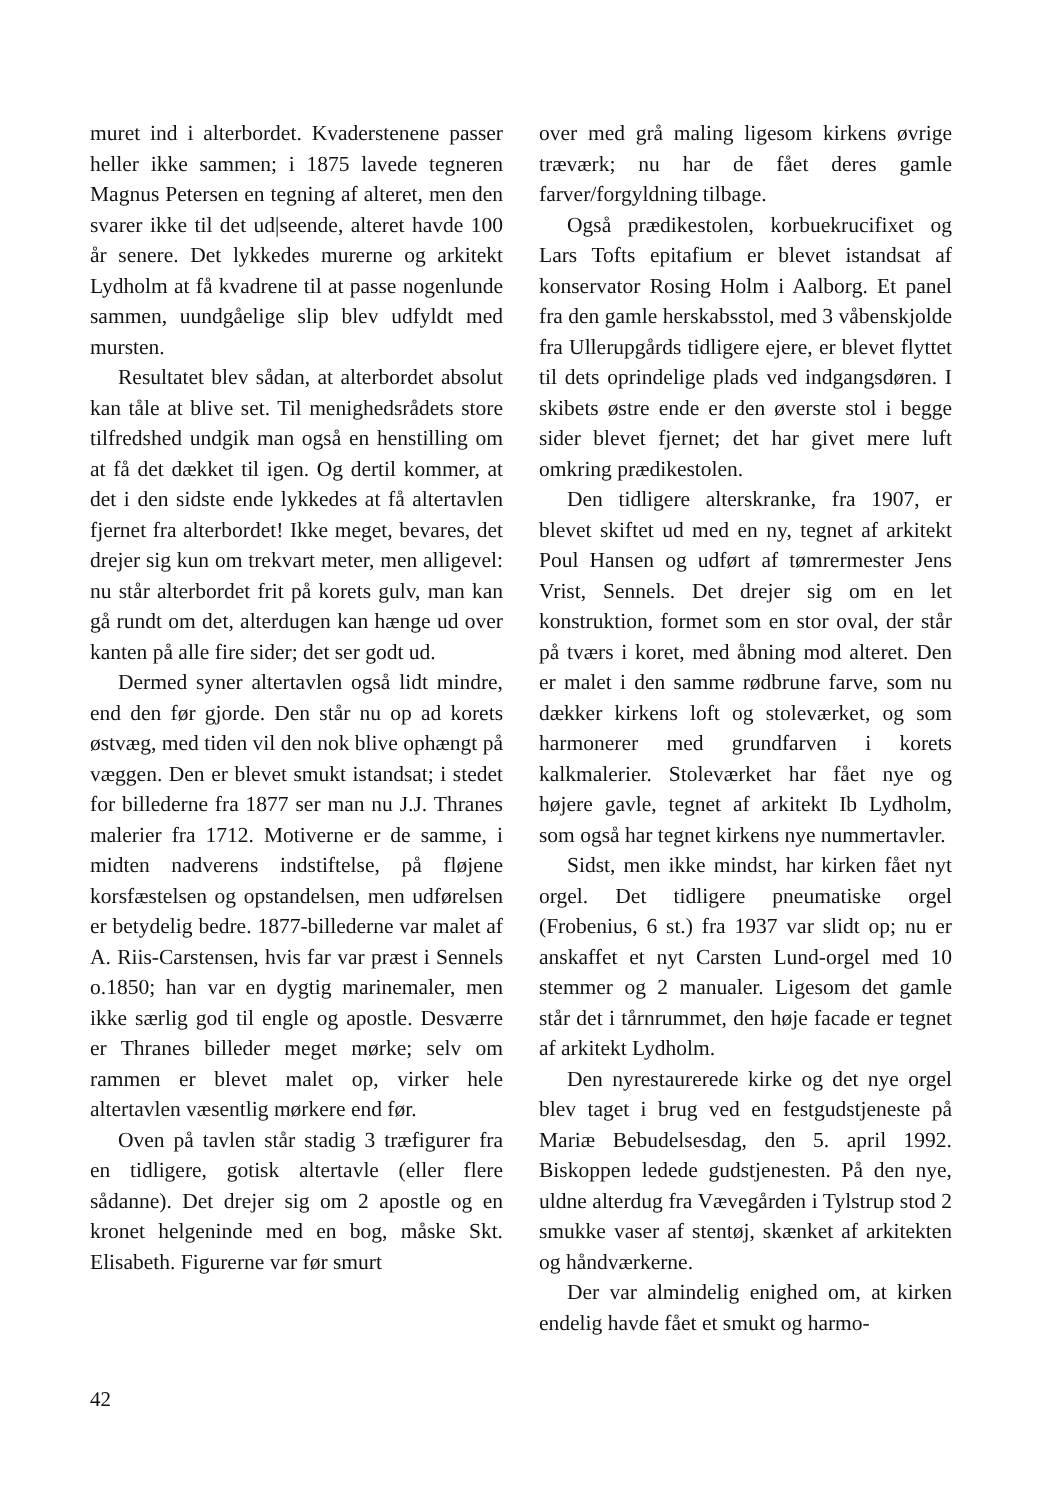muret ind i alterbordet. Kvaderstenene passer heller ikke sammen; i 1875 lavede tegneren Magnus Petersen en tegning af alteret, men den svarer ikke til det ud|seende, alteret havde 100 år senere. Det lykkedes murerne og arkitekt Lydholm at få kvadrene til at passe nogenlunde sammen, uundgåelige slip blev udfyldt med mursten.
Resultatet blev sådan, at alterbordet absolut kan tåle at blive set. Til menighedsrådets store tilfredshed undgik man også en henstilling om at få det dækket til igen. Og dertil kommer, at det i den sidste ende lykkedes at få altertavlen fjernet fra alterbordet! Ikke meget, bevares, det drejer sig kun om trekvart meter, men alligevel: nu står alterbordet frit på korets gulv, man kan gå rundt om det, alterdugen kan hænge ud over kanten på alle fire sider; det ser godt ud.
Dermed syner altertavlen også lidt mindre, end den før gjorde. Den står nu op ad korets østvæg, med tiden vil den nok blive ophængt på væggen. Den er blevet smukt istandsat; i stedet for billederne fra 1877 ser man nu J.J. Thranes malerier fra 1712. Motiverne er de samme, i midten nadverens indstiftelse, på fløjene korsfæstelsen og opstandelsen, men udførelsen er betydelig bedre. 1877-billederne var malet af A. Riis-Carstensen, hvis far var præst i Sennels o.1850; han var en dygtig marinemaler, men ikke særlig god til engle og apostle. Desværre er Thranes billeder meget mørke; selv om rammen er blevet malet op, virker hele altertavlen væsentlig mørkere end før.
Oven på tavlen står stadig 3 træfigurer fra en tidligere, gotisk altertavle (eller flere sådanne). Det drejer sig om 2 apostle og en kronet helgeninde med en bog, måske Skt. Elisabeth. Figurerne var før smurt
over med grå maling ligesom kirkens øvrige træværk; nu har de fået deres gamle farver/forgyldning tilbage.
Også prædikestolen, korbuekrucifixet og Lars Tofts epitafium er blevet istandsat af konservator Rosing Holm i Aalborg. Et panel fra den gamle herskabsstol, med 3 våbenskjolde fra Ullerupgårds tidligere ejere, er blevet flyttet til dets oprindelige plads ved indgangsdøren. I skibets østre ende er den øverste stol i begge sider blevet fjernet; det har givet mere luft omkring prædikestolen.
Den tidligere alterskranke, fra 1907, er blevet skiftet ud med en ny, tegnet af arkitekt Poul Hansen og udført af tømrermester Jens Vrist, Sennels. Det drejer sig om en let konstruktion, formet som en stor oval, der står på tværs i koret, med åbning mod alteret. Den er malet i den samme rødbrune farve, som nu dækker kirkens loft og stoleværket, og som harmonerer med grundfarven i korets kalkmalerier. Stoleværket har fået nye og højere gavle, tegnet af arkitekt Ib Lydholm, som også har tegnet kirkens nye nummertavler.
Sidst, men ikke mindst, har kirken fået nyt orgel. Det tidligere pneumatiske orgel (Frobenius, 6 st.) fra 1937 var slidt op; nu er anskaffet et nyt Carsten Lund-orgel med 10 stemmer og 2 manualer. Ligesom det gamle står det i tårnrummet, den høje facade er tegnet af arkitekt Lydholm.
Den nyrestaurerede kirke og det nye orgel blev taget i brug ved en festgudstjeneste på Mariæ Bebudelsesdag, den 5. april 1992. Biskoppen ledede gudstjenesten. På den nye, uldne alterdug fra Vævegården i Tylstrup stod 2 smukke vaser af stentøj, skænket af arkitekten og håndværkerne.
Der var almindelig enighed om, at kirken endelig havde fået et smukt og harmo-
42